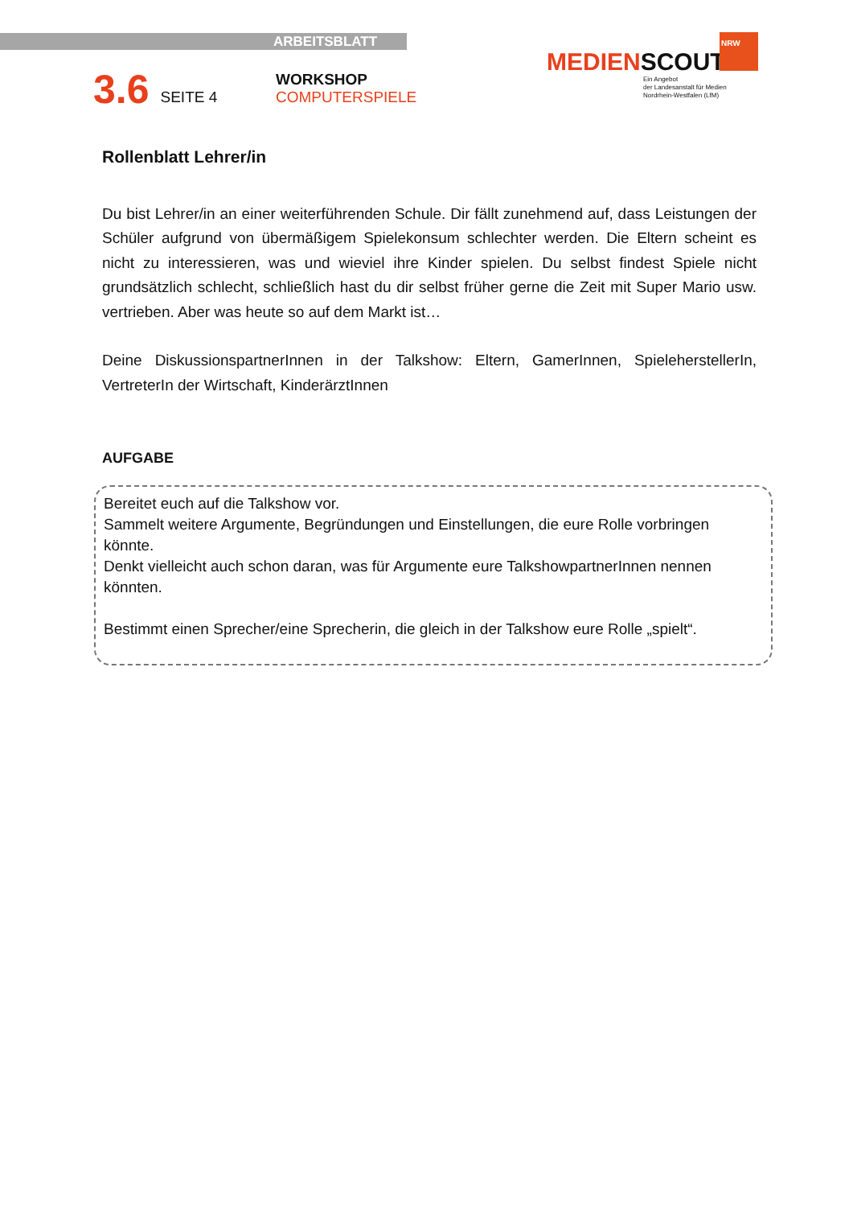ARBEITSBLATT
3.6 SEITE 4 WORKSHOP
COMPUTERSPIELE
NRW
MEDIENSCOUTS
Ein Angebot
der Landesanstalt für Medien
Nordrhein-Westfalen (LfM)
Rollenblatt Lehrer/in
Du bist Lehrer/in an einer weiterführenden Schule. Dir fällt zunehmend auf, dass Leistungen der Schüler aufgrund von übermäßigem Spielekonsum schlechter werden. Die Eltern scheint es nicht zu interessieren, was und wieviel ihre Kinder spielen. Du selbst findest Spiele nicht grundsätzlich schlecht, schließlich hast du dir selbst früher gerne die Zeit mit Super Mario usw. vertrieben. Aber was heute so auf dem Markt ist…
Deine DiskussionspartnerInnen in der Talkshow: Eltern, GamerInnen, SpieleherstellerIn, VertreterIn der Wirtschaft, KinderärztInnen
AUFGABE
Bereitet euch auf die Talkshow vor.
Sammelt weitere Argumente, Begründungen und Einstellungen, die eure Rolle vorbringen könnte.
Denkt vielleicht auch schon daran, was für Argumente eure TalkshowpartnerInnen nennen könnten.
Bestimmt einen Sprecher/eine Sprecherin, die gleich in der Talkshow eure Rolle „spielt“.